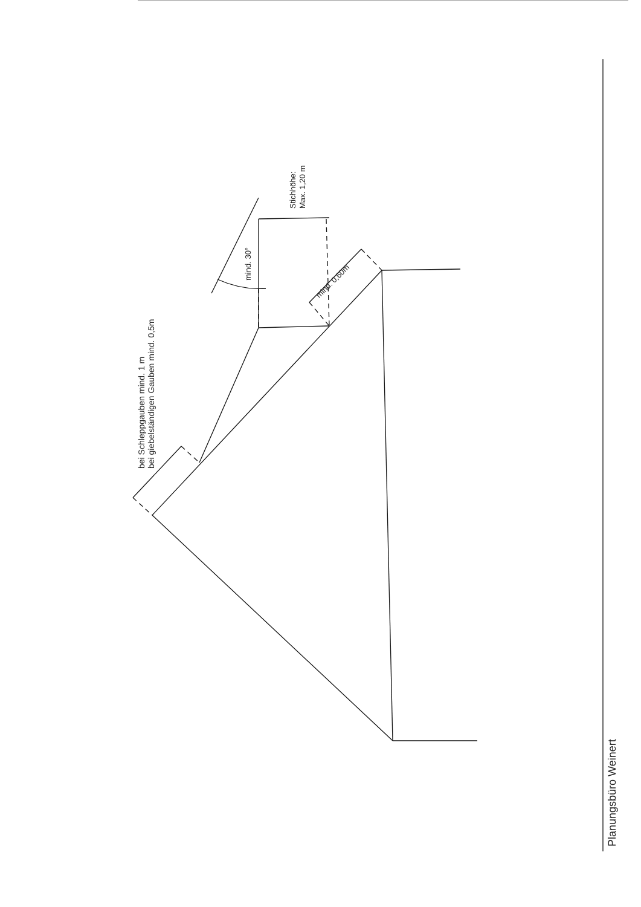bei Schleppgauben mind. 1 m
bei giebelständigen Gauben mind. 0,5m
Stichhöhe:
Max. 1,20 m
mind. 30°
mind. 0,60m
Planungsbüro Weinert